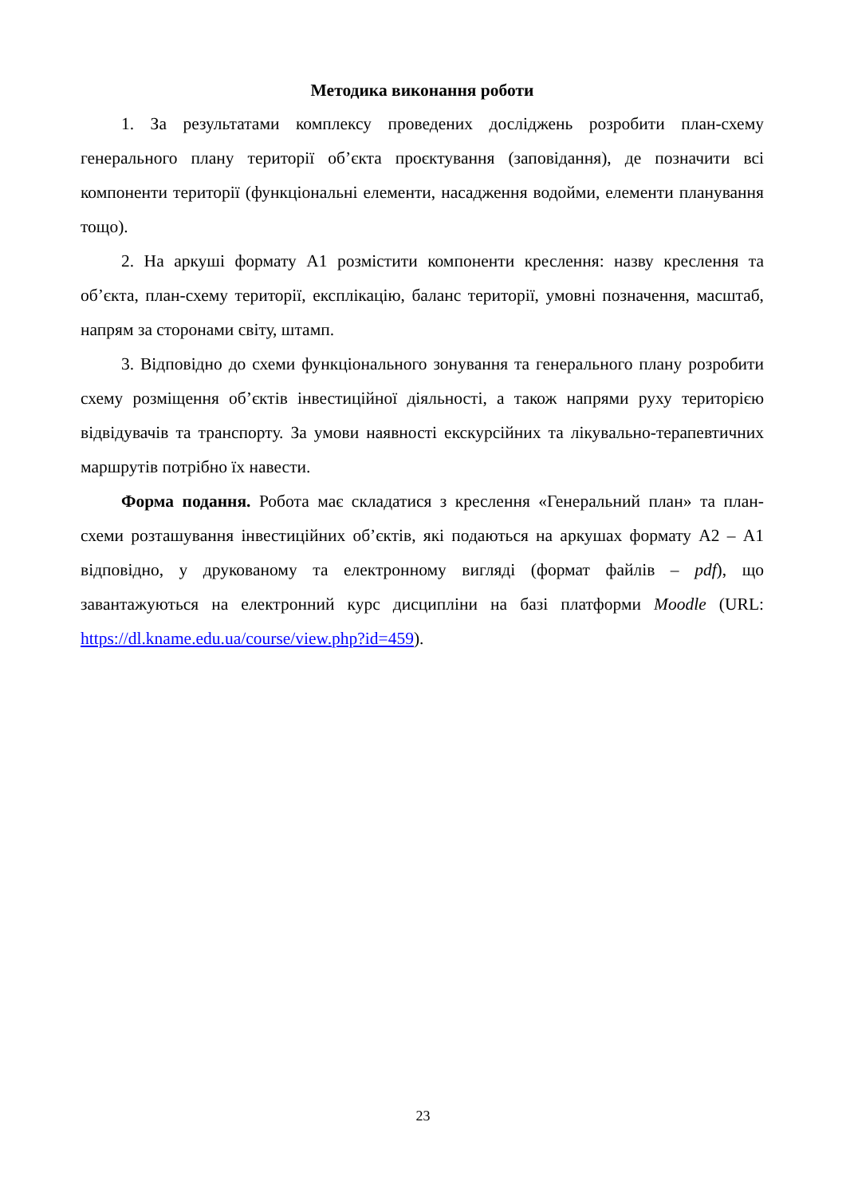Методика виконання роботи
1. За результатами комплексу проведених досліджень розробити план-схему генерального плану території об’єкта проєктування (заповідання), де позначити всі компоненти території (функціональні елементи, насадження водойми, елементи планування тощо).
2. На аркуші формату А1 розмістити компоненти креслення: назву креслення та об’єкта, план-схему території, експлікацію, баланс території, умовні позначення, масштаб, напрям за сторонами світу, штамп.
3. Відповідно до схеми функціонального зонування та генерального плану розробити схему розміщення об’єктів інвестиційної діяльності, а також напрями руху територією відвідувачів та транспорту. За умови наявності екскурсійних та лікувально-терапевтичних маршрутів потрібно їх навести.
Форма подання. Робота має складатися з креслення «Генеральний план» та план-схеми розташування інвестиційних об’єктів, які подаються на аркушах формату А2 – А1 відповідно, у друкованому та електронному вигляді (формат файлів – pdf), що завантажуються на електронний курс дисципліни на базі платформи Moodle (URL: https://dl.kname.edu.ua/course/view.php?id=459).
23